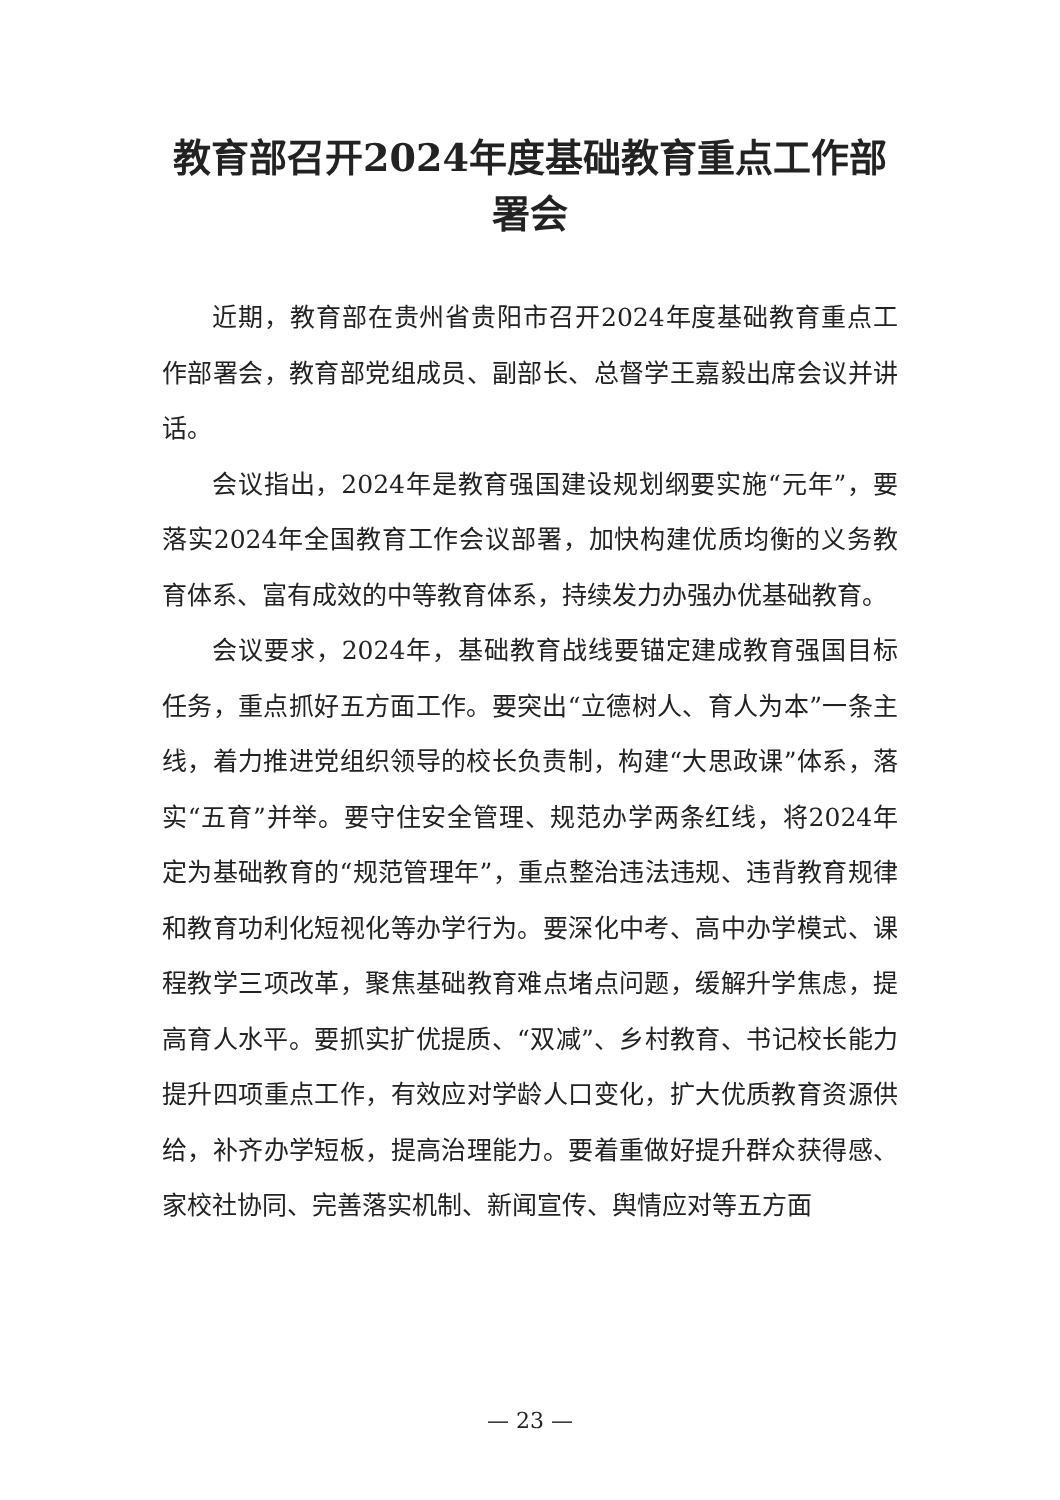教育部召开2024年度基础教育重点工作部署会
近期，教育部在贵州省贵阳市召开2024年度基础教育重点工作部署会，教育部党组成员、副部长、总督学王嘉毅出席会议并讲话。
会议指出，2024年是教育强国建设规划纲要实施“元年”，要落实2024年全国教育工作会议部署，加快构建优质均衡的义务教育体系、富有成效的中等教育体系，持续发力办强办优基础教育。
会议要求，2024年，基础教育战线要锚定建成教育强国目标任务，重点抓好五方面工作。要突出“立德树人、育人为本”一条主线，着力推进党组织领导的校长负责制，构建“大思政课”体系，落实“五育”并举。要守住安全管理、规范办学两条红线，将2024年定为基础教育的“规范管理年”，重点整治违法违规、违背教育规律和教育功利化短视化等办学行为。要深化中考、高中办学模式、课程教学三项改革，聚焦基础教育难点堵点问题，缓解升学焦虑，提高育人水平。要抓实扩优提质、“双减”、乡村教育、书记校长能力提升四项重点工作，有效应对学龄人口变化，扩大优质教育资源供给，补齐办学短板，提高治理能力。要着重做好提升群众获得感、家校社协同、完善落实机制、新闻宣传、舆情应对等五方面
— 23 —